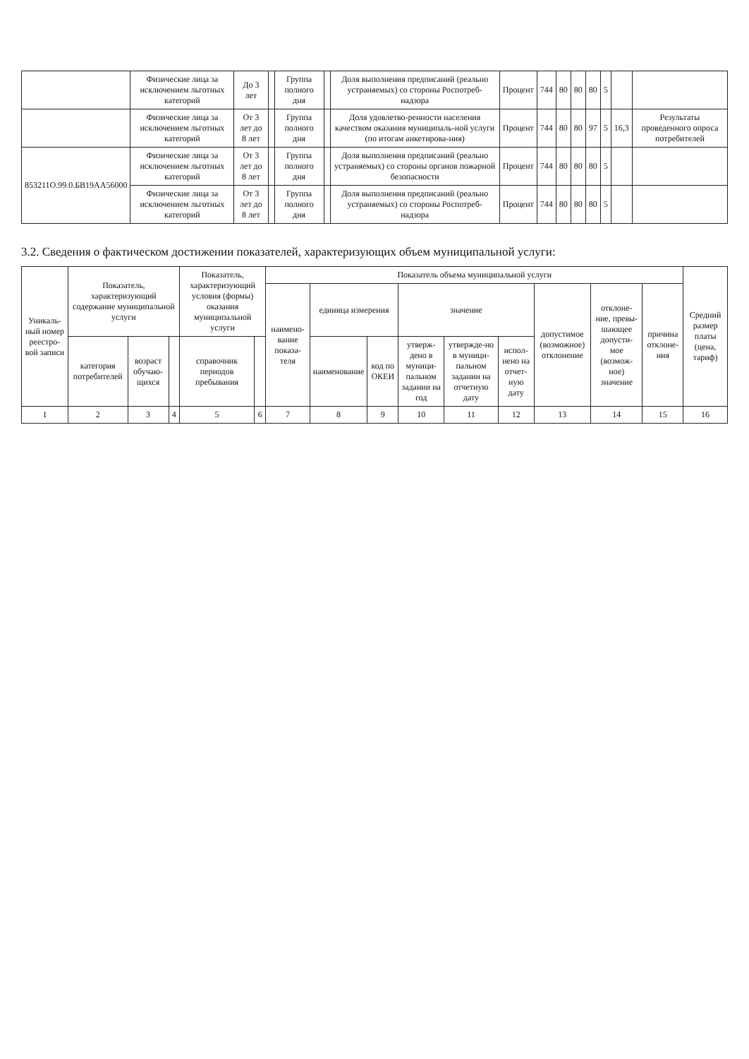| | Физические лица за исключением льготных категорий | До 3 лет | | Группа полного дня | | Доля выполнения предписаний (реально устраняемых) со стороны Роспотреб-надзора | Процент | 744 | 80 | 80 | 80 | 5 | | |
| | Физические лица за исключением льготных категорий | От 3 лет до 8 лет | | Группа полного дня | | Доля удовлетво-ренности населения качеством оказания муниципаль-ной услуги (по итогам анкетирова-ния) | Процент | 744 | 80 | 80 | 97 | 5 | 16,3 | Результаты проведенного опроса потребителей |
| 853211О.99.0.БВ19АА56000 | Физические лица за исключением льготных категорий | От 3 лет до 8 лет | | Группа полного дня | | Доля выполнения предписаний (реально устраняемых) со стороны органов пожарной безопасности | Процент | 744 | 80 | 80 | 80 | 5 | | |
| | Физические лица за исключением льготных категорий | От 3 лет до 8 лет | | Группа полного дня | | Доля выполнения предписаний (реально устраняемых) со стороны Роспотреб-надзора | Процент | 744 | 80 | 80 | 80 | 5 | | |
3.2. Сведения о фактическом достижении показателей, характеризующих объем муниципальной услуги:
| Уникаль-ный номер реестро-вой записи | Показатель, характеризующий содержание муниципальной услуги | | | Показатель, характеризующий условия (формы) оказания муниципальной услуги | | Показатель объема муниципальной услуги | | | | | | | | | Средний размер платы (цена, тариф) |
| --- | --- | --- | --- | --- | --- | --- | --- | --- | --- | --- | --- | --- | --- | --- | --- |
| | | | | | | наимено-вание показа-теля | единица измерения | | значение | | | допустимое (возможное) отклонение | отклоне-ние, превы-шающее допусти-мое (возмож-ное) значение | причина отклоне-ния | |
| | категория потребителей | возраст обучаю-щихся | | справочник периодов пребывания | | | наименование | код по ОКЕИ | утверж-дено в муници-пальном задании на год | утвержде-но в муници-пальном задании на отчетную дату | испол-нено на отчет-ную дату | | | | |
| 1 | 2 | 3 | 4 | 5 | 6 | 7 | 8 | 9 | 10 | 11 | 12 | 13 | 14 | 15 | 16 |